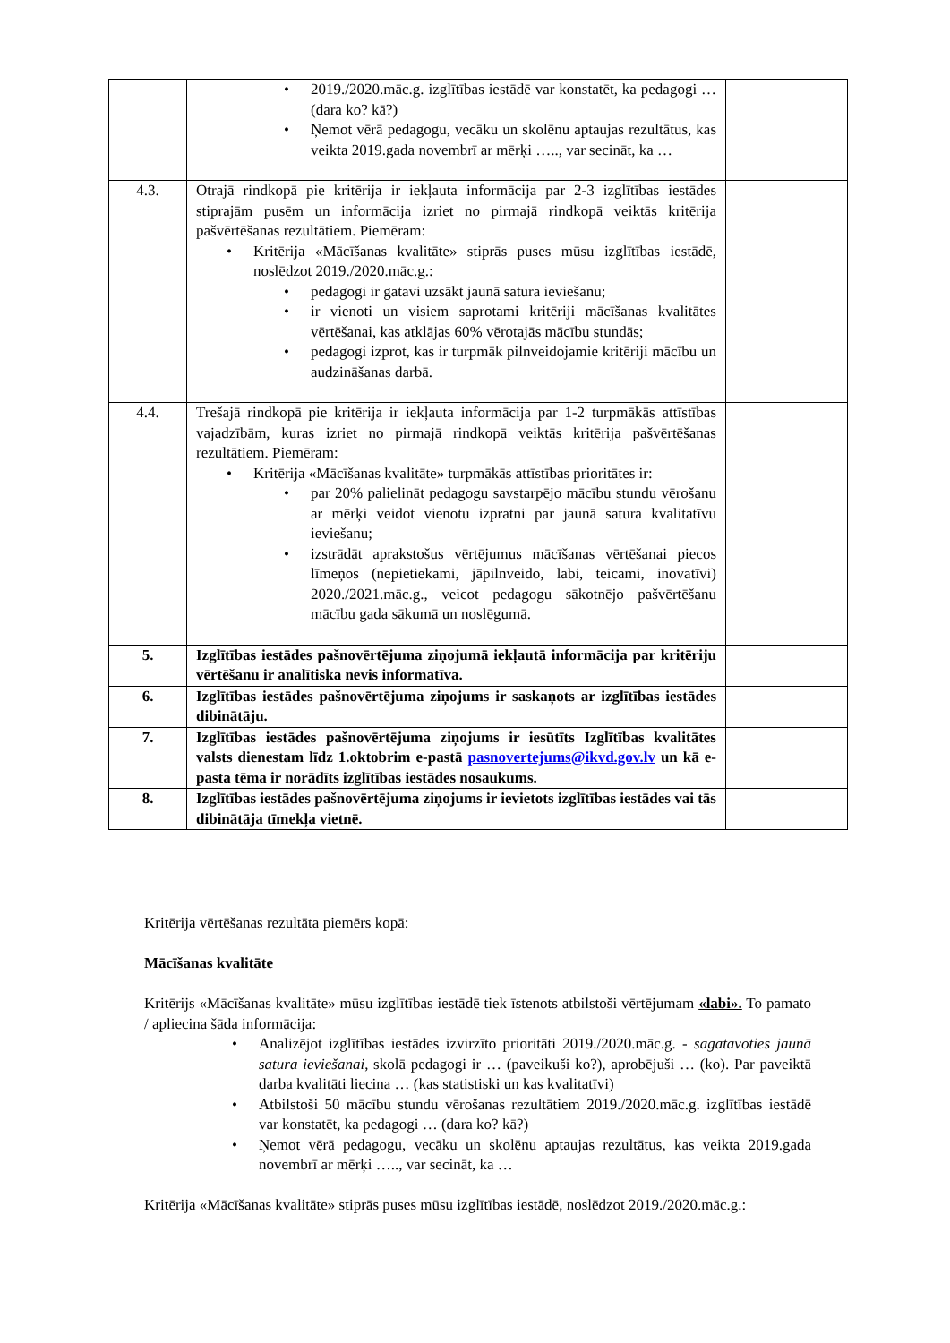| | 2019./2020.māc.g. izglītības iestādē var konstatēt, ka pedagogi … (dara ko? kā?) Ņemot vērā pedagogu, vecāku un skolēnu aptaujas rezultātus, kas veikta 2019.gada novembrī ar mērķi ….., var secināt, ka … | |
| 4.3. | Otrajā rindkopā pie kritērija ir iekļauta informācija par 2-3 izglītības iestādes stiprajām pusēm un informācija izriet no pirmajā rindkopā veiktās kritērija pašvērtēšanas rezultātiem. Piemēram: Kritērija «Mācīšanas kvalitāte» stiprās puses mūsu izglītības iestādē, noslēdzot 2019./2020.māc.g.: pedagogi ir gatavi uzsākt jaunā satura ieviešanu; ir vienoti un visiem saprotami kritēriji mācīšanas kvalitātes vērtēšanai, kas atklājas 60% vērotajās mācību stundās; pedagogi izprot, kas ir turpmāk pilnveidojamie kritēriji mācību un audzināšanas darbā. | |
| 4.4. | Trešajā rindkopā pie kritērija ir iekļauta informācija par 1-2 turpmākās attīstības vajadzībām, kuras izriet no pirmajā rindkopā veiktās kritērija pašvērtēšanas rezultātiem. Piemēram: Kritērija «Mācīšanas kvalitāte» turpmākās attīstības prioritātes ir: par 20% palielināt pedagogu savstarpējo mācību stundu vērošanu ar mērķi veidot vienotu izpratni par jaunā satura kvalitatīvu ieviešanu; izstrādāt aprakstošus vērtējumus mācīšanas vērtēšanai piecos līmeņos (nepietiekami, jāpilnveido, labi, teicami, inovatīvi) 2020./2021.māc.g., veicot pedagogu sākotnējo pašvērtēšanu mācību gada sākumā un noslēgumā. | |
| 5. | Izglītības iestādes pašnovērtējuma ziņojumā iekļautā informācija par kritēriju vērtēšanu ir analītiska nevis informatīva. | |
| 6. | Izglītības iestādes pašnovērtējuma ziņojums ir saskaņots ar izglītības iestādes dibinātāju. | |
| 7. | Izglītības iestādes pašnovērtējuma ziņojums ir iesūtīts Izglītības kvalitātes valsts dienestam līdz 1.oktobrim e-pastā pasnovertejums@ikvd.gov.lv un kā e-pasta tēma ir norādīts izglītības iestādes nosaukums. | |
| 8. | Izglītības iestādes pašnovērtējuma ziņojums ir ievietots izglītības iestādes vai tās dibinātāja tīmekļa vietnē. | |
Kritērija vērtēšanas rezultāta piemērs kopā:
Mācīšanas kvalitāte
Kritērijs «Mācīšanas kvalitāte» mūsu izglītības iestādē tiek īstenots atbilstoši vērtējumam «labi». To pamato / apliecina šāda informācija:
Analizējot izglītības iestādes izvirzīto prioritāti 2019./2020.māc.g. - sagatavoties jaunā satura ieviešanai, skolā pedagogi ir … (paveikuši ko?), aprobējuši … (ko). Par paveiktā darba kvalitāti liecina … (kas statistiski un kas kvalitatīvi)
Atbilstoši 50 mācību stundu vērošanas rezultātiem 2019./2020.māc.g. izglītības iestādē var konstatēt, ka pedagogi … (dara ko? kā?)
Ņemot vērā pedagogu, vecāku un skolēnu aptaujas rezultātus, kas veikta 2019.gada novembrī ar mērķi ….., var secināt, ka …
Kritērija «Mācīšanas kvalitāte» stiprās puses mūsu izglītības iestādē, noslēdzot 2019./2020.māc.g.: